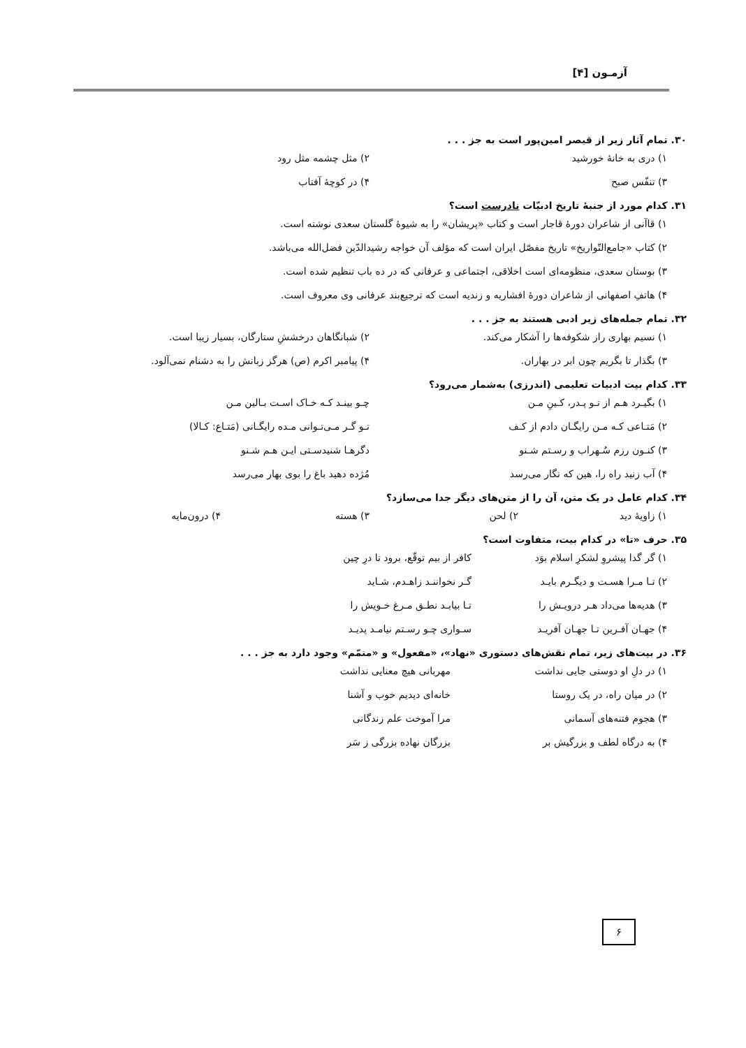آزمـون [۴]
۳۰. تمام آثار زیر از قیصر امین‌پور است به جز . . .
۱) دری به خانهٔ خورشید ۲) مثل چشمه مثل رود
۳) تنفّس صبح ۴) در کوچهٔ آفتاب
۳۱. کدام مورد از جنبهٔ تاریخ ادبیّات نادرست است؟
۱) قاآنی از شاعران دورهٔ قاجار است و کتاب «پریشان» را به شیوهٔ گلستان سعدی نوشته است.
۲) کتاب «جامع‌التّواریخ» تاریخ مفصّل ایران است که مؤلف آن خواجه رشیدالدّین فضل‌الله می‌باشد.
۳) بوستان سعدی، منظومه‌ای است اخلاقی، اجتماعی و عرفانی که در ده باب تنظیم شده است.
۴) هاتفِ اصفهانی از شاعران دورهٔ افشاریه و زندیه است که ترجیع‌بند عرفانی وی معروف است.
۳۲. تمام جمله‌های زیر ادبی هستند به جز . . .
۱) نسیم بهاری راز شکوفه‌ها را آشکار می‌کند. ۲) شبانگاهان درخششِ ستارگان، بسیار زیبا است.
۳) بگذار تا بگریم چون ابر در بهاران. ۴) پیامبر اکرم (ص) هرگز زبانش را به دشنام نمی‌آلود.
۳۳. کدام بیت ادبیات تعلیمی (اندرزی) به‌شمار می‌رود؟
۱) بگیـرد هـم از تـو پـدر، کـینِ مـن چـو بینـد کـه خـاک اسـت بـالین مـن
۲) مَتـاعی کـه مـن رایگـان دادم از کـف تـو گـر مـی‌تـوانی مـده رایگـانی (مَتـاع: کـالا)
۳) کنـون رزم سُـهراب و رسـتم شـنو دگرهـا شنیدسـتی ایـن هـم شـنو
۴) آب زنید راه را، هین که نگار می‌رسد مُژده دهید باغ را بوی بهار می‌رسد
۳۴. کدام عامل در یک متن، آن را از متن‌های دیگر جدا می‌سازد؟
۱) زاویهٔ دید ۲) لحن ۳) هسته ۴) درون‌مایه
۳۵. حرف «تا» در کدام بیت، متفاوت است؟
۱) گر گدا پیشروِ لشکرِ اسلام بوَد کافر از بیم توقّع، برود تا درِ چین
۲) تـا مـرا هسـت و دیگـرم بایـد گـر نخواننـد زاهـدم، شـاید
۳) هدیه‌ها می‌داد هـر درویـش را تـا بیابـد نطـق مـرغ خـویش را
۴) جهـان آفـرین تـا جهـان آفریـد سـواری چـو رسـتم نیامـد پدیـد
۳۶. در بیت‌های زیر، تمام نقش‌های دستوری «نهاد»، «مفعول» و «متمّم» وجود دارد به جز . . .
۱) در دلِ او دوستی جایی نداشت مهربانی هیچ معنایی نداشت
۲) در میان راه، در یک روستا خانه‌ای دیدیم خوب و آشنا
۳) هجوم فتنه‌های آسمانی مرا آموخت علم زندگانی
۴) به درگاه لطف و بزرگیش بر بزرگان نهاده بزرگی ز سَر
۶